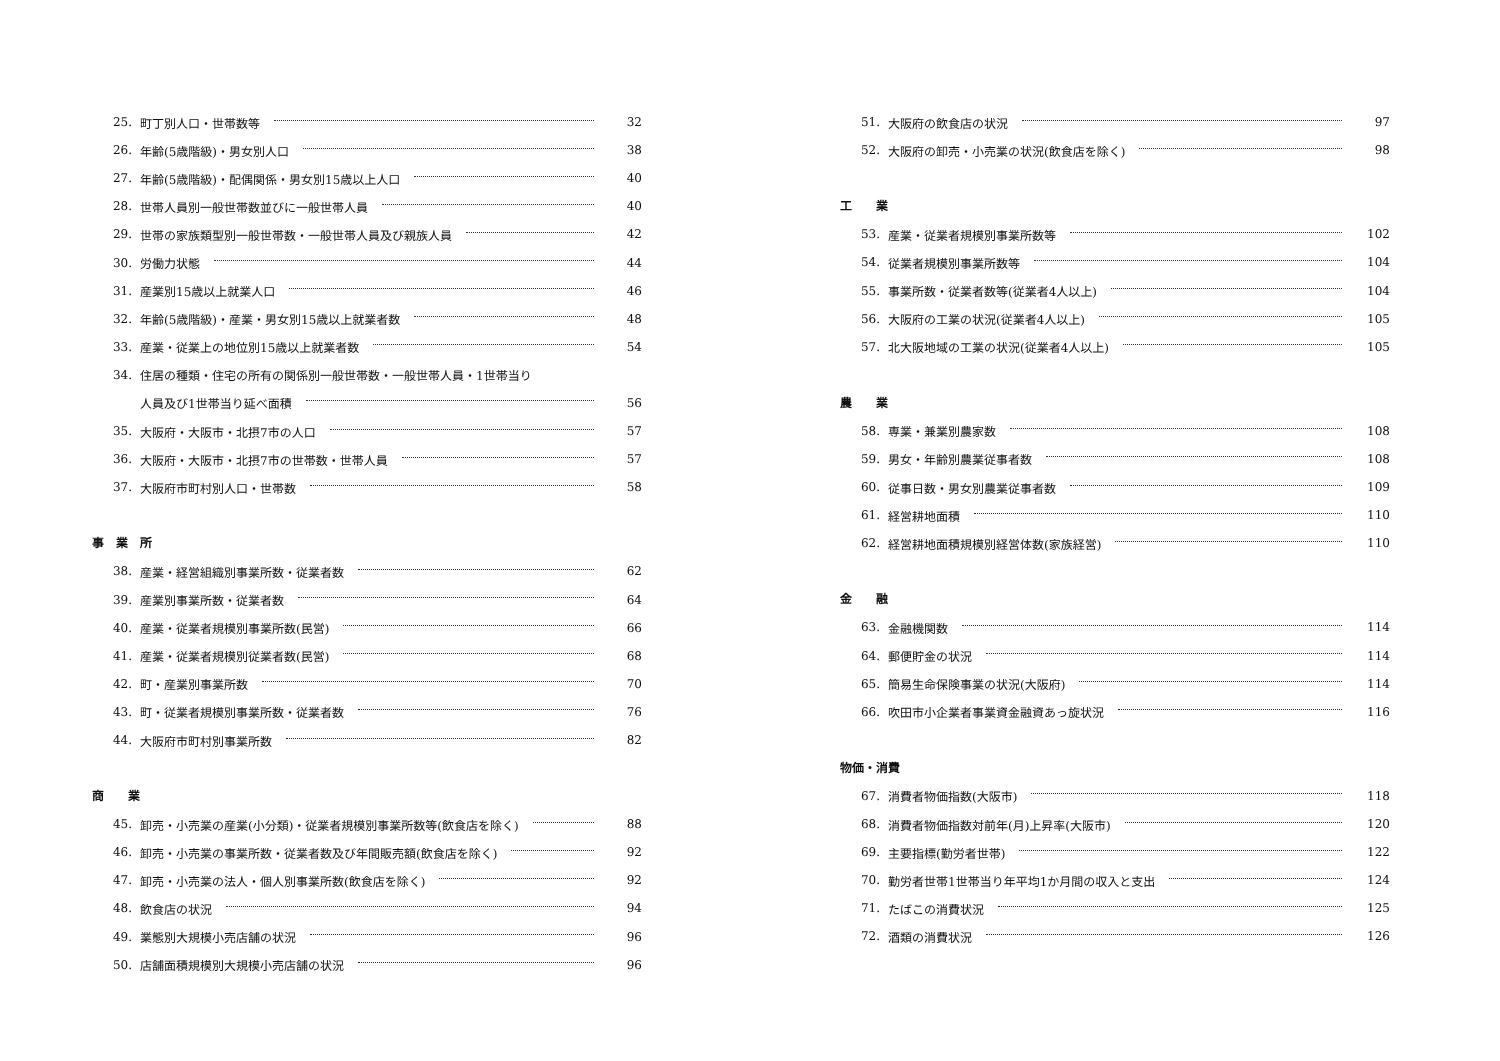25. 町丁別人口・世帯数等 32
26. 年齢(5歳階級)・男女別人口 38
27. 年齢(5歳階級)・配偶関係・男女別15歳以上人口 40
28. 世帯人員別一般世帯数並びに一般世帯人員 40
29. 世帯の家族類型別一般世帯数・一般世帯人員及び親族人員 42
30. 労働力状態 44
31. 産業別15歳以上就業人口 46
32. 年齢(5歳階級)・産業・男女別15歳以上就業者数 48
33. 産業・従業上の地位別15歳以上就業者数 54
34. 住居の種類・住宅の所有の関係別一般世帯数・一般世帯人員・1世帯当り
人員及び1世帯当り延べ面積 56
35. 大阪府・大阪市・北摂7市の人口 57
36. 大阪府・大阪市・北摂7市の世帯数・世帯人員 57
37. 大阪府市町村別人口・世帯数 58
事　業　所
38. 産業・経営組織別事業所数・従業者数 62
39. 産業別事業所数・従業者数 64
40. 産業・従業者規模別事業所数(民営) 66
41. 産業・従業者規模別従業者数(民営) 68
42. 町・産業別事業所数 70
43. 町・従業者規模別事業所数・従業者数 76
44. 大阪府市町村別事業所数 82
商　　業
45. 卸売・小売業の産業(小分類)・従業者規模別事業所数等(飲食店を除く) 88
46. 卸売・小売業の事業所数・従業者数及び年間販売額(飲食店を除く) 92
47. 卸売・小売業の法人・個人別事業所数(飲食店を除く) 92
48. 飲食店の状況 94
49. 業態別大規模小売店舗の状況 96
50. 店舗面積規模別大規模小売店舗の状況 96
51. 大阪府の飲食店の状況 97
52. 大阪府の卸売・小売業の状況(飲食店を除く) 98
工　　業
53. 産業・従業者規模別事業所数等 102
54. 従業者規模別事業所数等 104
55. 事業所数・従業者数等(従業者4人以上) 104
56. 大阪府の工業の状況(従業者4人以上) 105
57. 北大阪地域の工業の状況(従業者4人以上) 105
農　　業
58. 専業・兼業別農家数 108
59. 男女・年齢別農業従事者数 108
60. 従事日数・男女別農業従事者数 109
61. 経営耕地面積 110
62. 経営耕地面積規模別経営体数(家族経営) 110
金　　融
63. 金融機関数 114
64. 郵便貯金の状況 114
65. 簡易生命保険事業の状況(大阪府) 114
66. 吹田市小企業者事業資金融資あっ旋状況 116
物価・消費
67. 消費者物価指数(大阪市) 118
68. 消費者物価指数対前年(月)上昇率(大阪市) 120
69. 主要指標(勤労者世帯) 122
70. 勤労者世帯1世帯当り年平均1か月間の収入と支出 124
71. たばこの消費状況 125
72. 酒類の消費状況 126